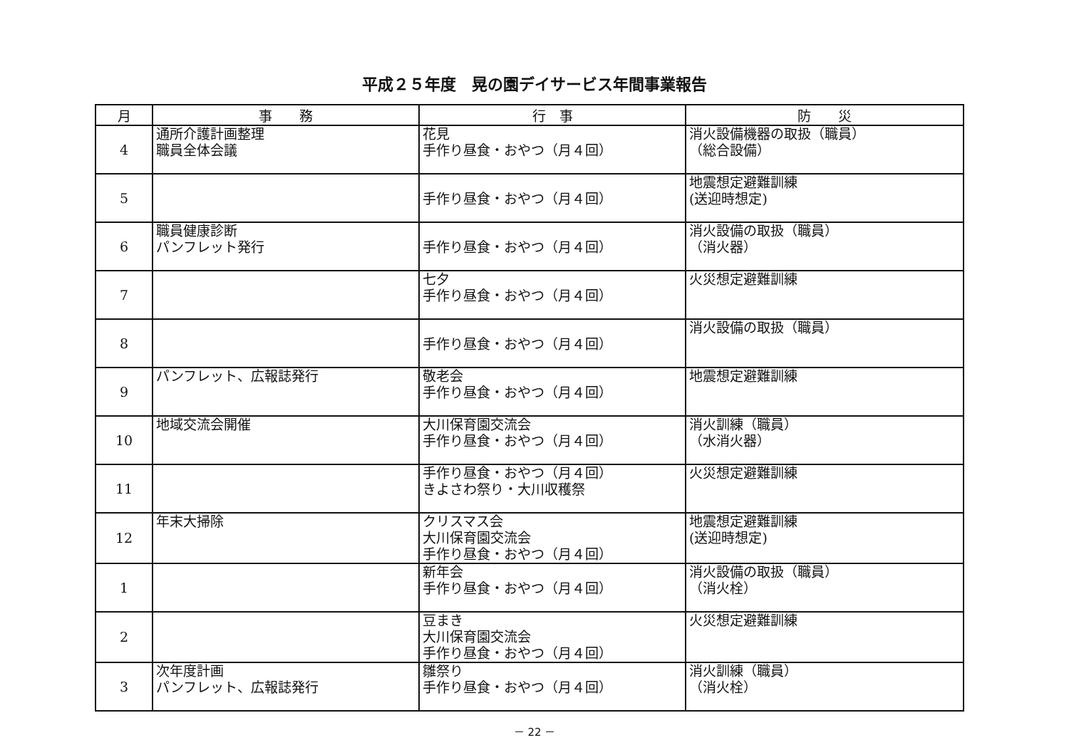平成２５年度　晃の園デイサービス年間事業報告
| 月 | 事 務 | 行 事 | 防 災 |
| --- | --- | --- | --- |
| 4 | 通所介護計画整理 職員全体会議 | 花見 手作り昼食・おやつ（月４回） | 消火設備機器の取扱（職員） （総合設備） |
| 5 | | 手作り昼食・おやつ（月４回） | 地震想定避難訓練 (送迎時想定) |
| 6 | 職員健康診断 パンフレット発行 | 手作り昼食・おやつ（月４回） | 消火設備の取扱（職員） （消火器） |
| 7 | | 七夕 手作り昼食・おやつ（月４回） | 火災想定避難訓練 |
| 8 | | 手作り昼食・おやつ（月４回） | 消火設備の取扱（職員） |
| 9 | パンフレット、広報誌発行 | 敬老会 手作り昼食・おやつ（月４回） | 地震想定避難訓練 |
| 10 | 地域交流会開催 | 大川保育園交流会 手作り昼食・おやつ（月４回） | 消火訓練（職員） （水消火器） |
| 11 | | 手作り昼食・おやつ（月４回） きよさわ祭り・大川収穫祭 | 火災想定避難訓練 |
| 12 | 年末大掃除 | クリスマス会 大川保育園交流会 手作り昼食・おやつ（月４回） | 地震想定避難訓練 (送迎時想定) |
| 1 | | 新年会 手作り昼食・おやつ（月４回） | 消火設備の取扱（職員） （消火栓） |
| 2 | | 豆まき 大川保育園交流会 手作り昼食・おやつ（月４回） | 火災想定避難訓練 |
| 3 | 次年度計画 パンフレット、広報誌発行 | 雛祭り 手作り昼食・おやつ（月４回） | 消火訓練（職員） （消火栓） |
－ 22 －